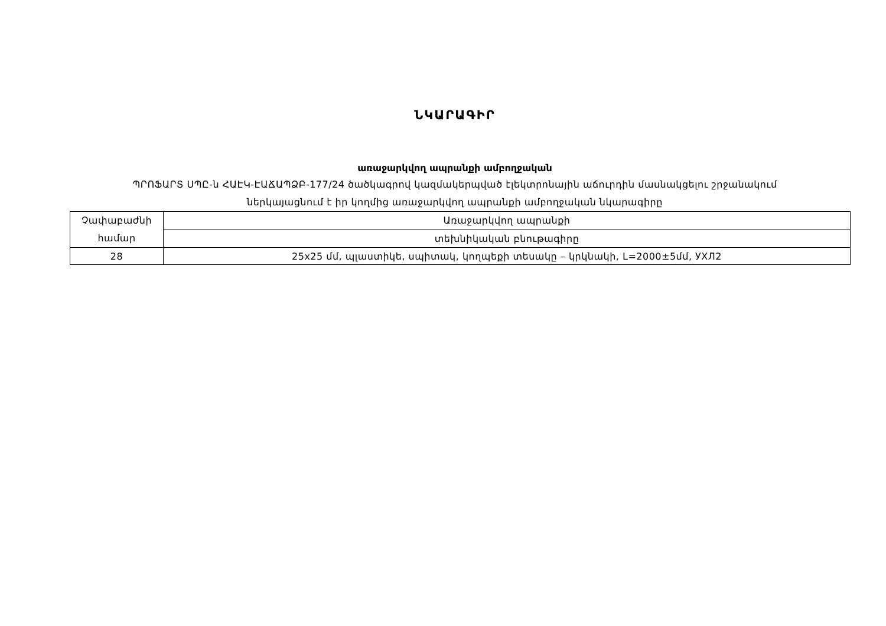ՆԿԱՐԱԳԻՐ
առաջարկվող ապրանքի ամբողջական
ՊՐՈՖԱՐՏ ՍՊԸ-ն ՀԱԷԿ-ԷԱՃԱՊՁԲ-177/24 ծածկագրով կազմակերպված էլեկտրոնային աճուրդին մասնակցելու շրջանակում
ներկայացնում է իր կողմից առաջարկվող ապրանքի ամբողջական նկարագիրը
| Չափաբաժնի համար | Առաջարկվող ապրանքի |
| | տեխնիկական բնութագիրը |
| 28 | 25x25 մմ, պլաստիկե, սպիտակ, կողպեքի տեսակը – կրկնակի, L=2000±5մմ, УХЛ2 |